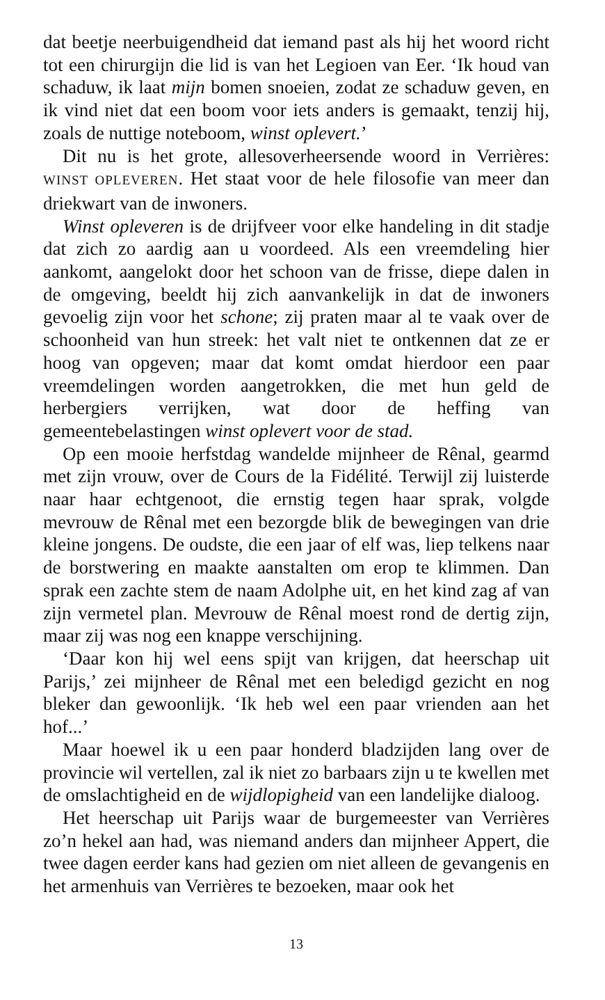dat beetje neerbuigendheid dat iemand past als hij het woord richt tot een chirurgijn die lid is van het Legioen van Eer. ‘Ik houd van schaduw, ik laat mijn bomen snoeien, zodat ze schaduw geven, en ik vind niet dat een boom voor iets anders is gemaakt, tenzij hij, zoals de nuttige noteboom, winst oplevert.’
Dit nu is het grote, allesoverheersende woord in Verrières: WINST OPLEVEREN. Het staat voor de hele filosofie van meer dan driekwart van de inwoners.
Winst opleveren is de drijfveer voor elke handeling in dit stadje dat zich zo aardig aan u voordeed. Als een vreemdeling hier aankomt, aangelokt door het schoon van de frisse, diepe dalen in de omgeving, beeldt hij zich aanvankelijk in dat de inwoners gevoelig zijn voor het schone; zij praten maar al te vaak over de schoonheid van hun streek: het valt niet te ontkennen dat ze er hoog van opgeven; maar dat komt omdat hierdoor een paar vreemdelingen worden aangetrokken, die met hun geld de herbergiers verrijken, wat door de heffing van gemeentebelastingen winst oplevert voor de stad.
Op een mooie herfstdag wandelde mijnheer de Rênal, gearmd met zijn vrouw, over de Cours de la Fidélité. Terwijl zij luisterde naar haar echtgenoot, die ernstig tegen haar sprak, volgde mevrouw de Rênal met een bezorgde blik de bewegingen van drie kleine jongens. De oudste, die een jaar of elf was, liep telkens naar de borstwering en maakte aanstalten om erop te klimmen. Dan sprak een zachte stem de naam Adolphe uit, en het kind zag af van zijn vermetel plan. Mevrouw de Rênal moest rond de dertig zijn, maar zij was nog een knappe verschijning.
‘Daar kon hij wel eens spijt van krijgen, dat heerschap uit Parijs,’ zei mijnheer de Rênal met een beledigd gezicht en nog bleker dan gewoonlijk. ‘Ik heb wel een paar vrienden aan het hof...’
Maar hoewel ik u een paar honderd bladzijden lang over de provincie wil vertellen, zal ik niet zo barbaars zijn u te kwellen met de omslachtigheid en de wijdlopigheid van een landelijke dialoog.
Het heerschap uit Parijs waar de burgemeester van Verrières zo’n hekel aan had, was niemand anders dan mijnheer Appert, die twee dagen eerder kans had gezien om niet alleen de gevangenis en het armenhuis van Verrières te bezoeken, maar ook het
13